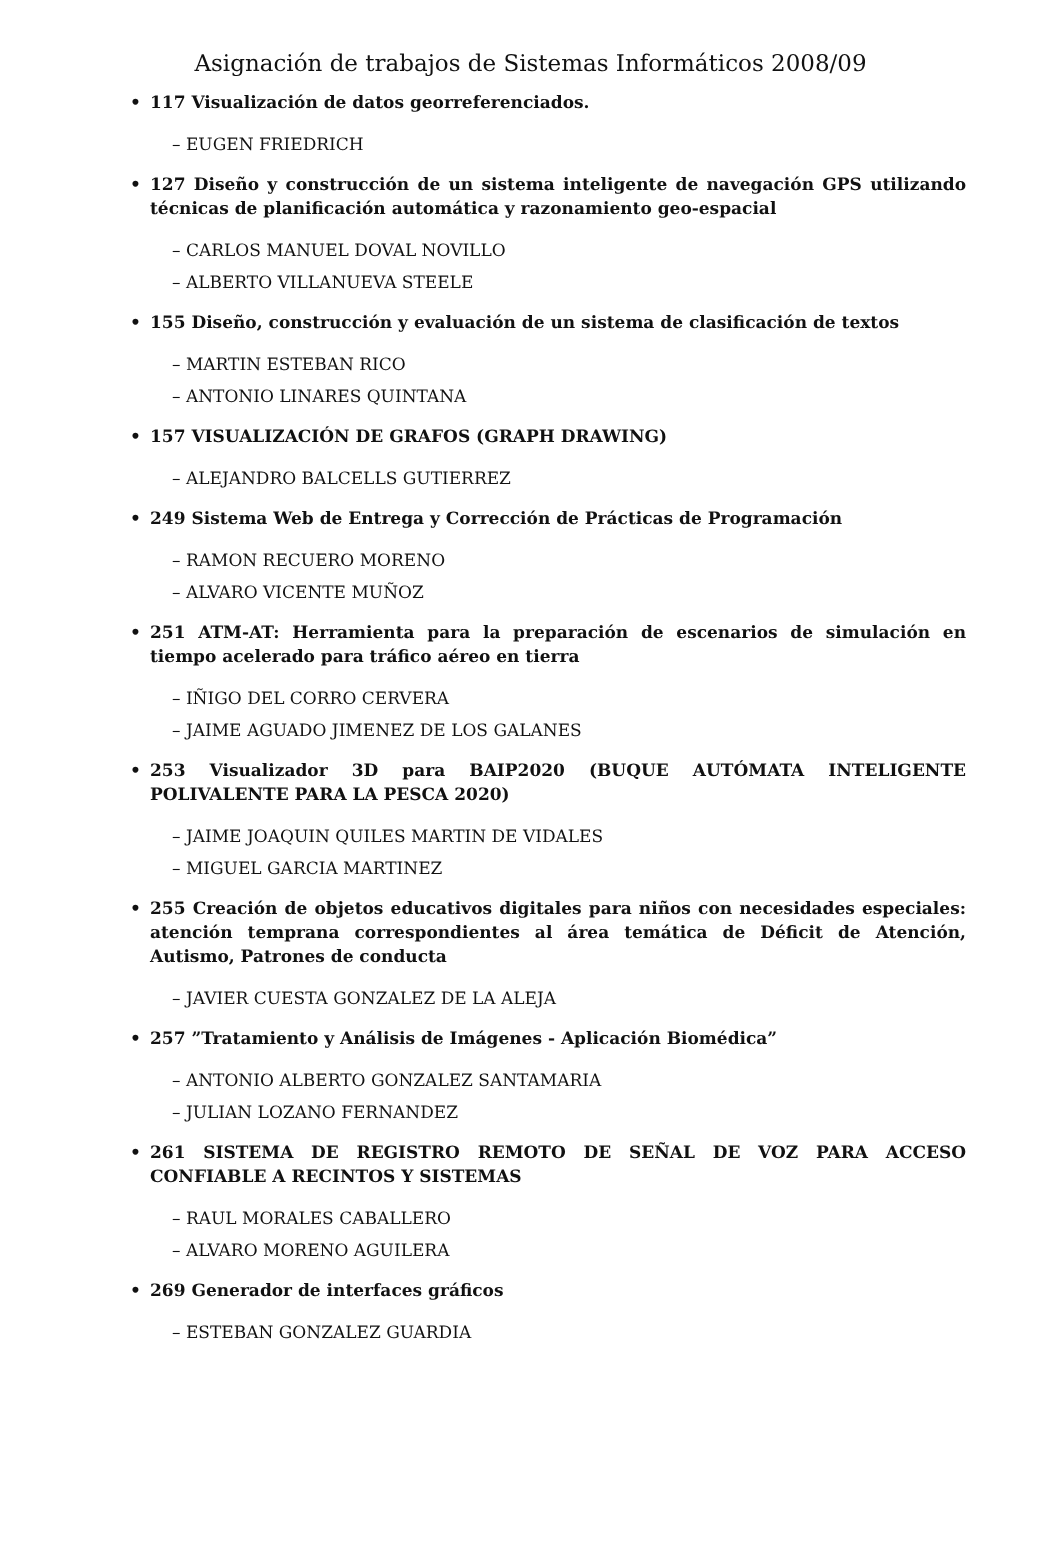Asignación de trabajos de Sistemas Informáticos 2008/09
• 117 Visualización de datos georreferenciados.
– EUGEN FRIEDRICH
• 127 Diseño y construcción de un sistema inteligente de navegación GPS utilizando técnicas de planificación automática y razonamiento geo-espacial
– CARLOS MANUEL DOVAL NOVILLO
– ALBERTO VILLANUEVA STEELE
• 155 Diseño, construcción y evaluación de un sistema de clasificación de textos
– MARTIN ESTEBAN RICO
– ANTONIO LINARES QUINTANA
• 157 VISUALIZACIÓN DE GRAFOS (GRAPH DRAWING)
– ALEJANDRO BALCELLS GUTIERREZ
• 249 Sistema Web de Entrega y Corrección de Prácticas de Programación
– RAMON RECUERO MORENO
– ALVARO VICENTE MUÑOZ
• 251 ATM-AT: Herramienta para la preparación de escenarios de simulación en tiempo acelerado para tráfico aéreo en tierra
– IÑIGO DEL CORRO CERVERA
– JAIME AGUADO JIMENEZ DE LOS GALANES
• 253 Visualizador 3D para BAIP2020 (BUQUE AUTÓMATA INTELIGENTE POLIVALENTE PARA LA PESCA 2020)
– JAIME JOAQUIN QUILES MARTIN DE VIDALES
– MIGUEL GARCIA MARTINEZ
• 255 Creación de objetos educativos digitales para niños con necesidades especiales: atención temprana correspondientes al área temática de Déficit de Atención, Autismo, Patrones de conducta
– JAVIER CUESTA GONZALEZ DE LA ALEJA
• 257 ”Tratamiento y Análisis de Imágenes - Aplicación Biomédica”
– ANTONIO ALBERTO GONZALEZ SANTAMARIA
– JULIAN LOZANO FERNANDEZ
• 261 SISTEMA DE REGISTRO REMOTO DE SEÑAL DE VOZ PARA ACCESO CONFIABLE A RECINTOS Y SISTEMAS
– RAUL MORALES CABALLERO
– ALVARO MORENO AGUILERA
• 269 Generador de interfaces gráficos
– ESTEBAN GONZALEZ GUARDIA